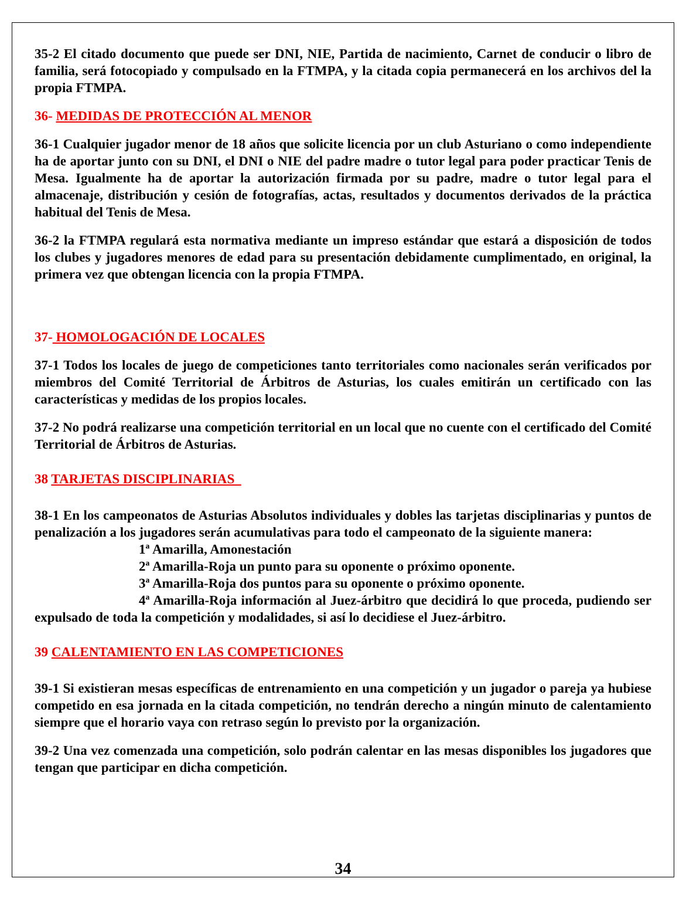35-2 El citado documento que puede ser DNI, NIE, Partida de nacimiento, Carnet de conducir o libro de familia, será fotocopiado y compulsado en la FTMPA, y la citada copia permanecerá en los archivos del la propia FTMPA.
36- MEDIDAS DE PROTECCIÓN AL MENOR
36-1 Cualquier jugador menor de 18 años que solicite licencia por un club Asturiano o como independiente ha de aportar junto con su DNI, el DNI o NIE del padre madre o tutor legal para poder practicar Tenis de Mesa. Igualmente ha de aportar la autorización firmada por su padre, madre o tutor legal para el almacenaje, distribución y cesión de fotografías, actas, resultados y documentos derivados de la práctica habitual del Tenis de Mesa.
36-2 la FTMPA regulará esta normativa mediante un impreso estándar que estará a disposición de todos los clubes y jugadores menores de edad para su presentación debidamente cumplimentado, en original, la primera vez que obtengan licencia con la propia FTMPA.
37- HOMOLOGACIÓN DE LOCALES
37-1 Todos los locales de juego de competiciones tanto territoriales como nacionales serán verificados por miembros del Comité Territorial de Árbitros de Asturias, los cuales emitirán un certificado con las características y medidas de los propios locales.
37-2 No podrá realizarse una competición territorial en un local que no cuente con el certificado del Comité Territorial de Árbitros de Asturias.
38 TARJETAS DISCIPLINARIAS
38-1 En los campeonatos de Asturias Absolutos individuales y dobles las tarjetas disciplinarias y puntos de penalización a los jugadores serán acumulativas para todo el campeonato de la siguiente manera:
1ª Amarilla, Amonestación
2ª Amarilla-Roja un punto para su oponente o próximo oponente.
3ª Amarilla-Roja dos puntos para su oponente o próximo oponente.
4ª Amarilla-Roja información al Juez-árbitro que decidirá lo que proceda, pudiendo ser expulsado de toda la competición y modalidades, si así lo decidiese el Juez-árbitro.
39 CALENTAMIENTO EN LAS COMPETICIONES
39-1 Si existieran mesas específicas de entrenamiento en una competición y un jugador o pareja ya hubiese competido en esa jornada en la citada competición, no tendrán derecho a ningún minuto de calentamiento siempre que el horario vaya con retraso según lo previsto por la organización.
39-2 Una vez comenzada una competición, solo podrán calentar en las mesas disponibles los jugadores que tengan que participar en dicha competición.
34